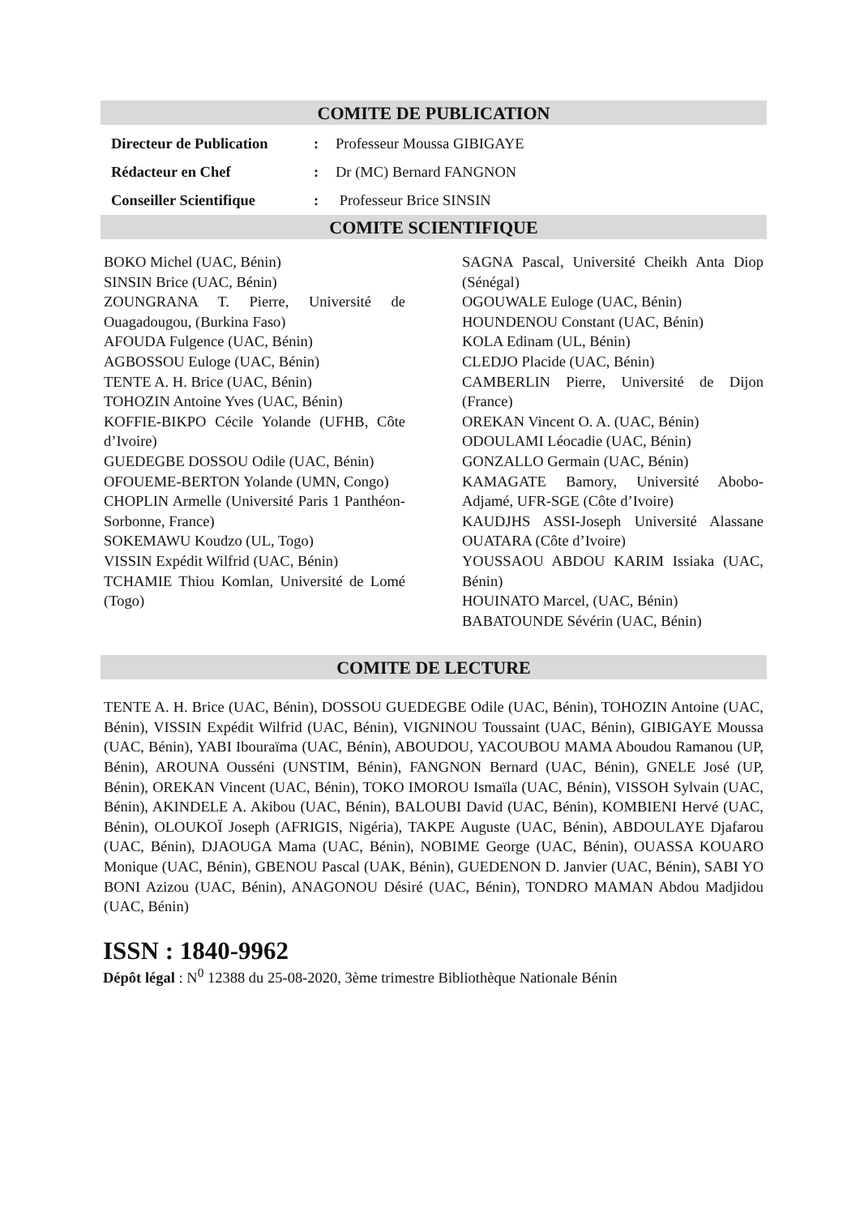COMITE DE PUBLICATION
Directeur de Publication: Professeur Moussa GIBIGAYE
Rédacteur en Chef: Dr (MC) Bernard FANGNON
Conseiller Scientifique: Professeur Brice SINSIN
COMITE SCIENTIFIQUE
BOKO Michel (UAC, Bénin)
SINSIN Brice (UAC, Bénin)
ZOUNGRANA T. Pierre, Université de Ouagadougou, (Burkina Faso)
AFOUDA Fulgence (UAC, Bénin)
AGBOSSOU Euloge (UAC, Bénin)
TENTE A. H. Brice (UAC, Bénin)
TOHOZIN Antoine Yves (UAC, Bénin)
KOFFIE-BIKPO Cécile Yolande (UFHB, Côte d’Ivoire)
GUEDEGBE DOSSOU Odile (UAC, Bénin)
OFOUEME-BERTON Yolande (UMN, Congo)
CHOPLIN Armelle (Université Paris 1 Panthéon-Sorbonne, France)
SOKEMAWU Koudzo (UL, Togo)
VISSIN Expédit Wilfrid (UAC, Bénin)
TCHAMIE Thiou Komlan, Université de Lomé (Togo)
SAGNA Pascal, Université Cheikh Anta Diop (Sénégal)
OGOUWALE Euloge (UAC, Bénin)
HOUNDENOU Constant (UAC, Bénin)
KOLA Edinam (UL, Bénin)
CLEDJO Placide (UAC, Bénin)
CAMBERLIN Pierre, Université de Dijon (France)
OREKAN Vincent O. A. (UAC, Bénin)
ODOULAMI Léocadie (UAC, Bénin)
GONZALLO Germain (UAC, Bénin)
KAMAGATE Bamory, Université Abobo-Adjamé, UFR-SGE (Côte d’Ivoire)
KAUDJHS ASSI-Joseph Université Alassane OUATARA (Côte d’Ivoire)
YOUSSAOU ABDOU KARIM Issiaka (UAC, Bénin)
HOUINATO Marcel, (UAC, Bénin)
BABATOUNDE Sévérin (UAC, Bénin)
COMITE DE LECTURE
TENTE A. H. Brice (UAC, Bénin), DOSSOU GUEDEGBE Odile (UAC, Bénin), TOHOZIN Antoine (UAC, Bénin), VISSIN Expédit Wilfrid (UAC, Bénin), VIGNINOU Toussaint (UAC, Bénin), GIBIGAYE Moussa (UAC, Bénin), YABI Ibouraïma (UAC, Bénin), ABOUDOU, YACOUBOU MAMA Aboudou Ramanou (UP, Bénin), AROUNA Ousséni (UNSTIM, Bénin), FANGNON Bernard (UAC, Bénin), GNELE José (UP, Bénin), OREKAN Vincent (UAC, Bénin), TOKO IMOROU Ismaïla (UAC, Bénin), VISSOH Sylvain (UAC, Bénin), AKINDELE A. Akibou (UAC, Bénin), BALOUBI David (UAC, Bénin), KOMBIENI Hervé (UAC, Bénin), OLOUKOÏ Joseph (AFRIGIS, Nigéria), TAKPE Auguste (UAC, Bénin), ABDOULAYE Djafarou (UAC, Bénin), DJAOUGA Mama (UAC, Bénin), NOBIME George (UAC, Bénin), OUASSA KOUARO Monique (UAC, Bénin), GBENOU Pascal (UAK, Bénin), GUEDENON D. Janvier (UAC, Bénin), SABI YO BONI Azizou (UAC, Bénin), ANAGONOU Désiré (UAC, Bénin), TONDRO MAMAN Abdou Madjidou (UAC, Bénin)
ISSN : 1840-9962
Dépôt légal : N<sup>0</sup> 12388 du 25-08-2020, 3ème trimestre Bibliothèque Nationale Bénin